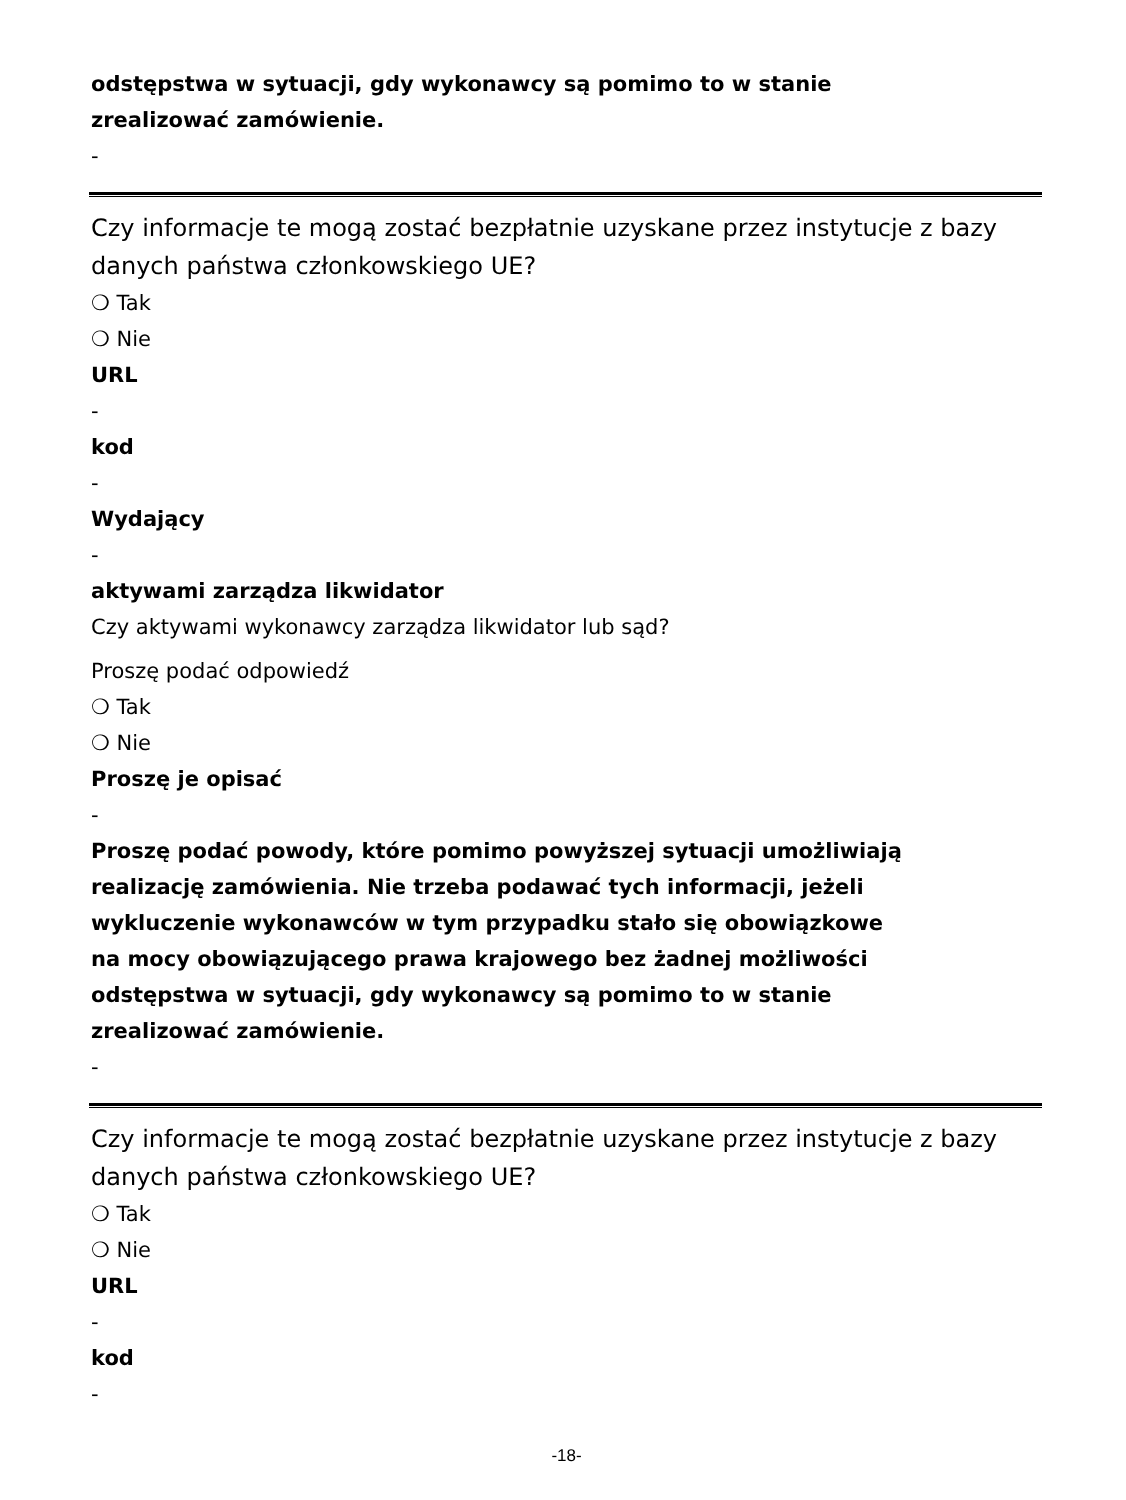odstępstwa w sytuacji, gdy wykonawcy są pomimo to w stanie
zrealizować zamówienie.
-
Czy informacje te mogą zostać bezpłatnie uzyskane przez instytucje z bazy danych państwa członkowskiego UE?
❍ Tak
❍ Nie
URL
-
kod
-
Wydający
-
aktywami zarządza likwidator
Czy aktywami wykonawcy zarządza likwidator lub sąd?
Proszę podać odpowiedź
❍ Tak
❍ Nie
Proszę je opisać
-
Proszę podać powody, które pomimo powyższej sytuacji umożliwiają
realizację zamówienia. Nie trzeba podawać tych informacji, jeżeli
wykluczenie wykonawców w tym przypadku stało się obowiązkowe
na mocy obowiązującego prawa krajowego bez żadnej możliwości
odstępstwa w sytuacji, gdy wykonawcy są pomimo to w stanie
zrealizować zamówienie.
-
Czy informacje te mogą zostać bezpłatnie uzyskane przez instytucje z bazy danych państwa członkowskiego UE?
❍ Tak
❍ Nie
URL
-
kod
-
-18-